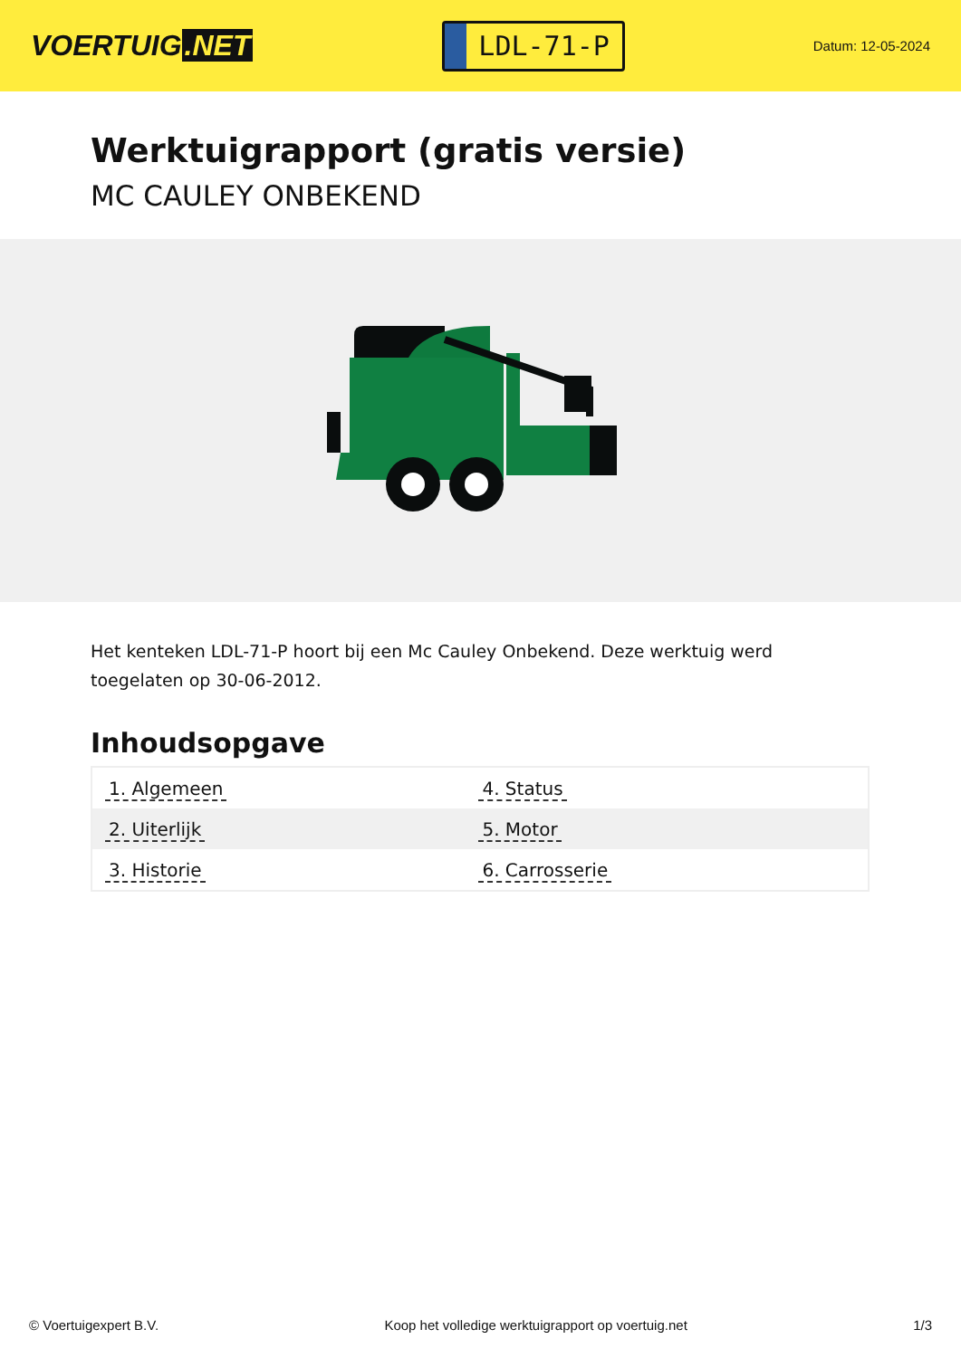VOERTUIG.NET
LDL-71-P
Datum: 12-05-2024
Werktuigrapport (gratis versie)
MC CAULEY ONBEKEND
Het kenteken LDL-71-P hoort bij een Mc Cauley Onbekend. Deze werktuig werd toegelaten op 30-06-2012.
Inhoudsopgave
| 1. Algemeen | 4. Status |
| 2. Uiterlijk | 5. Motor |
| 3. Historie | 6. Carrosserie |
© Voertuigexpert B.V. Koop het volledige werktuigrapport op voertuig.net
1/3